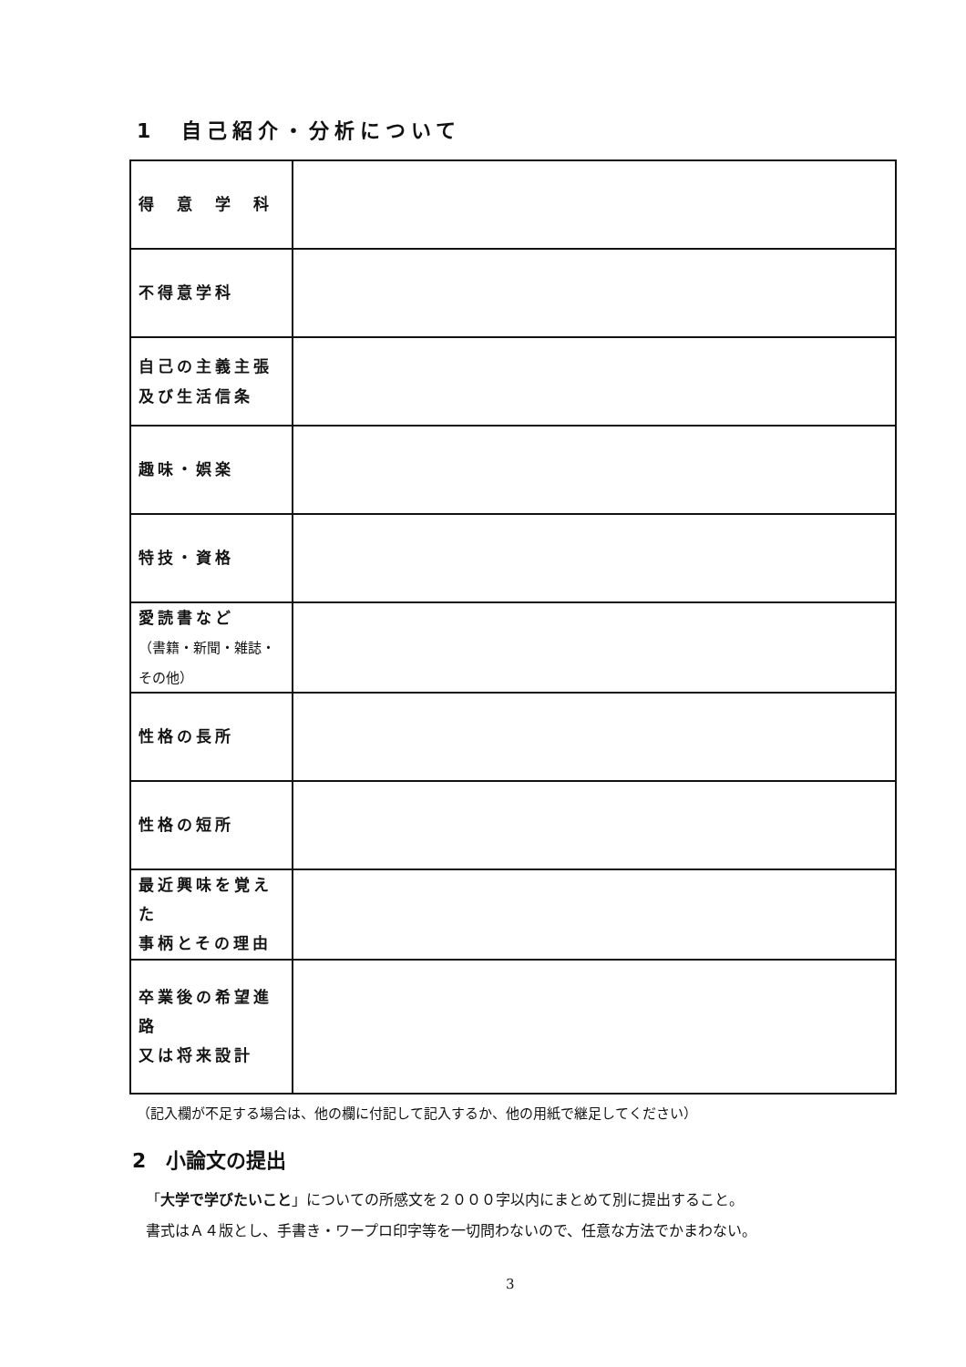1　自己紹介・分析について
| 得 意 学 科 | |
| 不得意学科 | |
| 自己の主義主張 及び生活信条 | |
| 趣味・娯楽 | |
| 特技・資格 | |
| 愛読書など （書籍・新聞・雑誌・その他） | |
| 性格の長所 | |
| 性格の短所 | |
| 最近興味を覚えた 事柄とその理由 | |
| 卒業後の希望進路 又は将来設計 | |
（記入欄が不足する場合は、他の欄に付記して記入するか、他の用紙で継足してください）
2　小論文の提出
「大学で学びたいこと」についての所感文を２０００字以内にまとめて別に提出すること。
書式はＡ４版とし、手書き・ワープロ印字等を一切問わないので、任意な方法でかまわない。
3